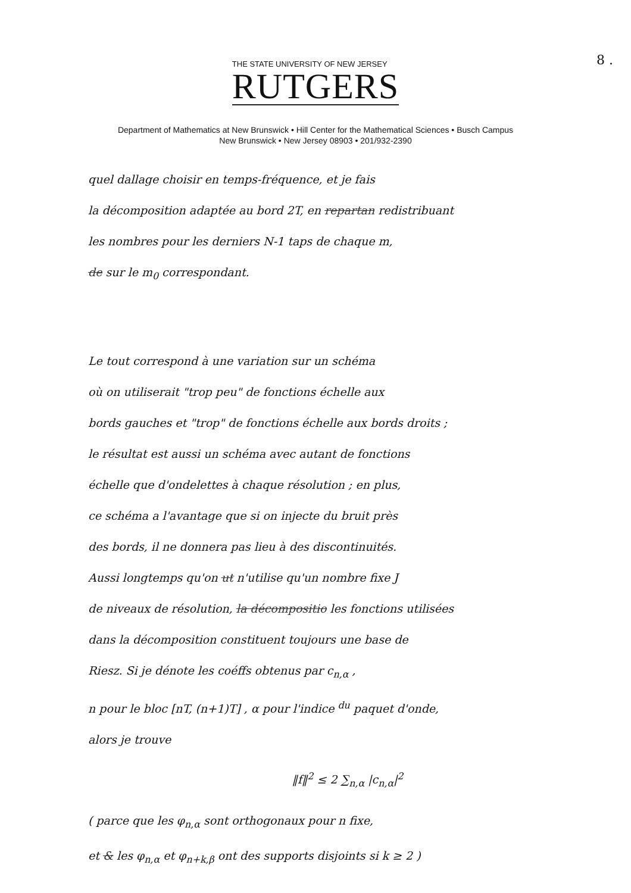8 .
THE STATE UNIVERSITY OF NEW JERSEY
RUTGERS
Department of Mathematics at New Brunswick • Hill Center for the Mathematical Sciences • Busch Campus
New Brunswick • New Jersey 08903 • 201/932-2390
quel dallage choisir en temps-fréquence, et je fais
la décomposition adaptée au bord 2T, en repartan redistribuant
les nombres pour les derniers N-1 taps de chaque m,
de sur le m<sub>0</sub> correspondant.
Le tout correspond à une variation sur un schéma
où on utiliserait "trop peu" de fonctions échelle aux
bords gauches et "trop" de fonctions échelle aux bords droits ;
le résultat est aussi un schéma avec autant de fonctions
échelle que d'ondelettes à chaque résolution ; en plus,
ce schéma a l'avantage que si on injecte du bruit près
des bords, il ne donnera pas lieu à des discontinuités.
Aussi longtemps qu'on ut n'utilise qu'un nombre fixe J
de niveaux de résolution, la décompositio les fonctions utilisées
dans la décomposition constituent toujours une base de
Riesz. Si je dénote les coéffs obtenus par c<sub>n,α</sub> ,
n pour le bloc [nT, (n+1)T] , α pour l'indice <sup>du</sup> paquet d'onde,
alors je trouve
‖f‖<sup>2</sup> ≤ 2 ∑<sub>n,α</sub> |c<sub>n,α</sub>|<sup>2</sup>
( parce que les φ<sub>n,α</sub> sont orthogonaux pour n fixe,
et & les φ<sub>n,α</sub> et φ<sub>n+k,β</sub> ont des supports disjoints si k ≥ 2 )